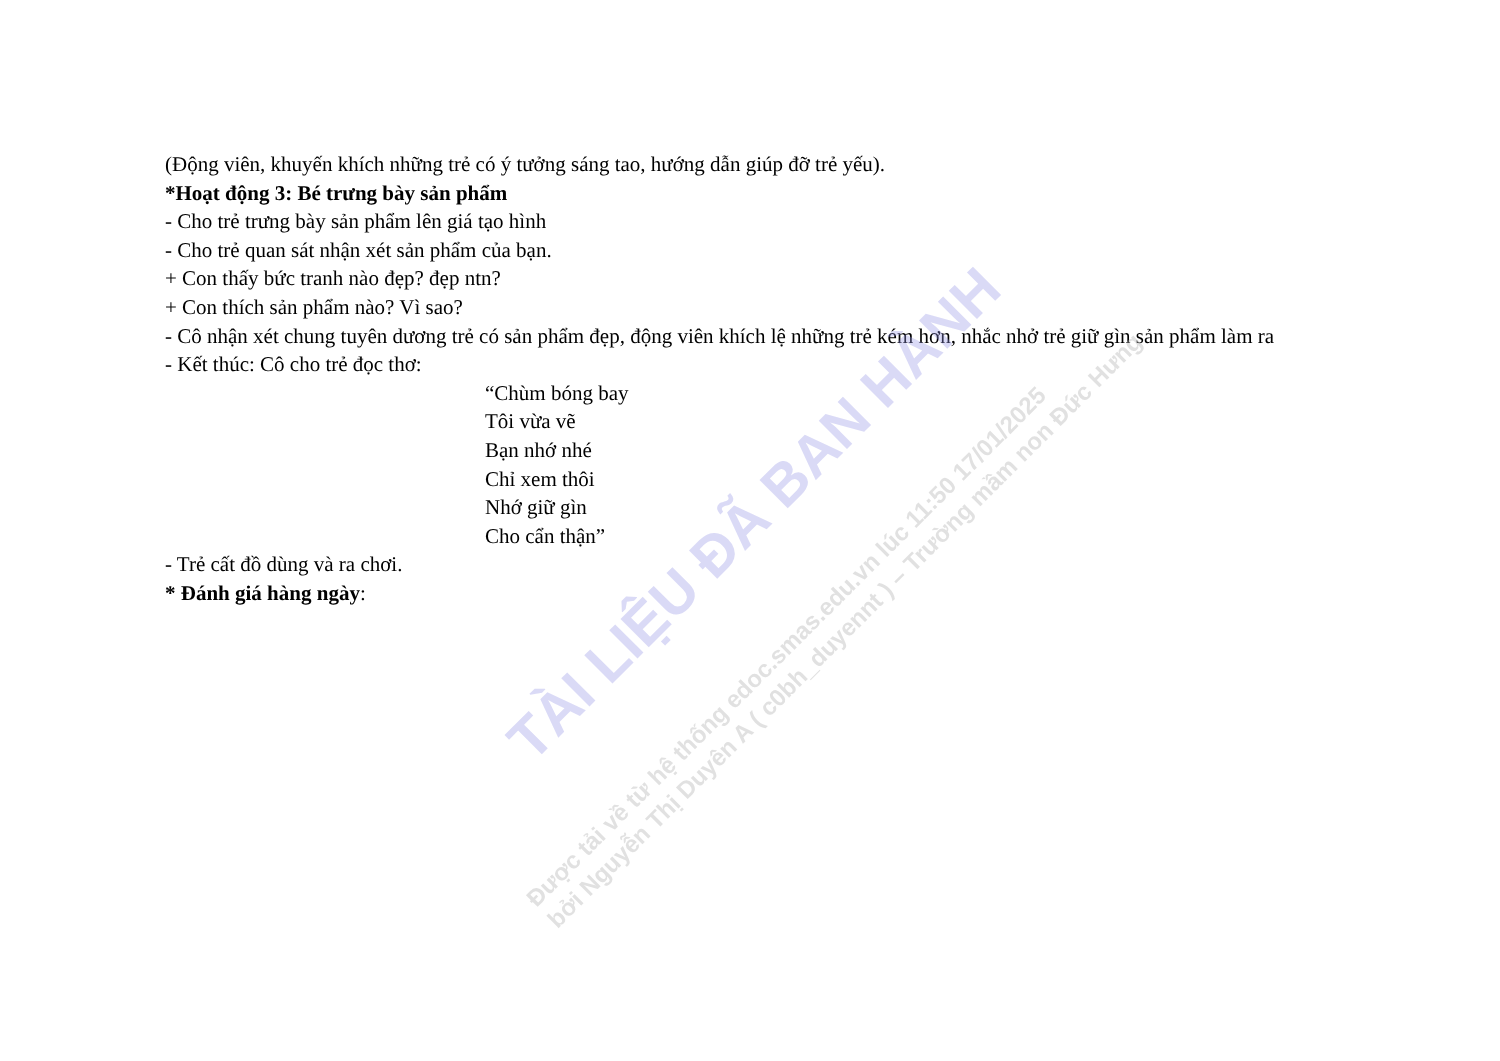(Động viên, khuyến khích những trẻ có ý tưởng sáng tao, hướng dẫn giúp đỡ trẻ yếu).
*Hoạt động 3: Bé trưng bày sản phẩm
- Cho trẻ trưng bày sản phẩm lên giá tạo hình
- Cho trẻ quan sát nhận xét sản phẩm của bạn.
+ Con thấy bức tranh nào đẹp? đẹp ntn?
+ Con thích sản phẩm nào? Vì sao?
- Cô nhận xét chung tuyên dương trẻ có sản phẩm đẹp, động viên khích lệ những trẻ kém hơn, nhắc nhở trẻ giữ gìn sản phẩm làm ra
- Kết thúc: Cô cho trẻ đọc thơ:
“Chùm bóng bay
Tôi vừa vẽ
Bạn nhớ nhé
Chỉ xem thôi
Nhớ giữ gìn
Cho cẩn thận”
- Trẻ cất đồ dùng và ra chơi.
* Đánh giá hàng ngày:
TÀI LIỆU ĐÃ BAN HÀNH
Được tải về từ hệ thống edoc.smas.edu.vn lúc 11:50 17/01/2025
bởi Nguyễn Thị Duyên A ( c0bh_duyennt ) – Trường mầm non Đức Hưng